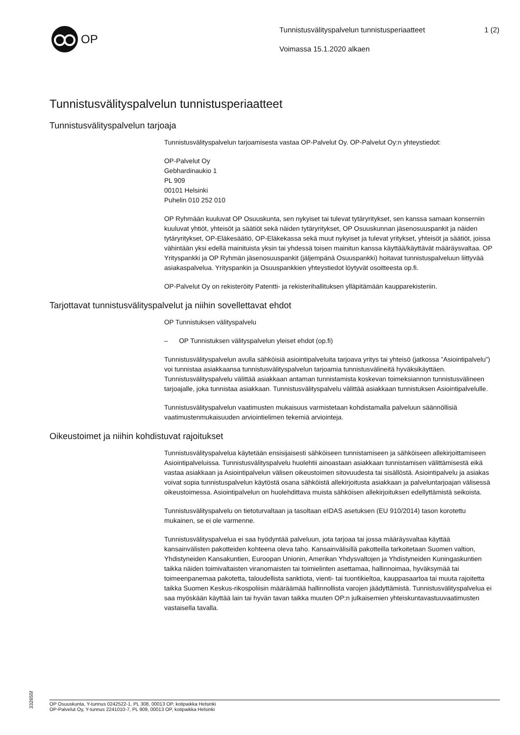OP
Tunnistusvälityspalvelun tunnistusperiaatteet
Voimassa 15.1.2020 alkaen
1 (2)
Tunnistusvälityspalvelun tunnistusperiaatteet
Tunnistusvälityspalvelun tarjoaja
Tunnistusvälityspalvelun tarjoamisesta vastaa OP-Palvelut Oy. OP-Palvelut Oy:n yhteystiedot:
OP-Palvelut Oy
Gebhardinaukio 1
PL 909
00101 Helsinki
Puhelin 010 252 010
OP Ryhmään kuuluvat OP Osuuskunta, sen nykyiset tai tulevat tytäryritykset, sen kanssa samaan konserniin kuuluvat yhtiöt, yhteisöt ja säätiöt sekä näiden tytäryritykset, OP Osuuskunnan jäsenosuuspankit ja näiden tytäryritykset, OP-Eläkesäätiö, OP-Eläkekassa sekä muut nykyiset ja tulevat yritykset, yhteisöt ja säätiöt, joissa vähintään yksi edellä mainituista yksin tai yhdessä toisen mainitun kanssa käyttää/käyttävät määräysvaltaa. OP Yrityspankki ja OP Ryhmän jäsenosuuspankit (jäljempänä Osuuspankki) hoitavat tunnistuspalveluun liittyvää asiakaspalvelua. Yrityspankin ja Osuuspankkien yhteystiedot löytyvät osoitteesta op.fi.
OP-Palvelut Oy on rekisteröity Patentti- ja rekisterihallituksen ylläpitämään kaupparekisteriin.
Tarjottavat tunnistusvälityspalvelut ja niihin sovellettavat ehdot
OP Tunnistuksen välityspalvelu
– OP Tunnistuksen välityspalvelun yleiset ehdot (op.fi)
Tunnistusvälityspalvelun avulla sähköisiä asiointipalveluita tarjoava yritys tai yhteisö (jatkossa ”Asiointipalvelu”) voi tunnistaa asiakkaansa tunnistusvälityspalvelun tarjoamia tunnistusvälineitä hyväksikäyttäen. Tunnistusvälityspalvelu välittää asiakkaan antaman tunnistamista koskevan toimeksiannon tunnistusvälineen tarjoajalle, joka tunnistaa asiakkaan. Tunnistusvälityspalvelu välittää asiakkaan tunnistuksen Asiointipalvelulle.
Tunnistusvälityspalvelun vaatimusten mukaisuus varmistetaan kohdistamalla palveluun säännöllisiä vaatimustenmukaisuuden arviointielimen tekemiä arviointeja.
Oikeustoimet ja niihin kohdistuvat rajoitukset
Tunnistusvälityspalvelua käytetään ensisijaisesti sähköiseen tunnistamiseen ja sähköiseen allekirjoittamiseen Asiointipalveluissa. Tunnistusvälityspalvelu huolehtii ainoastaan asiakkaan tunnistamisen välittämisestä eikä vastaa asiakkaan ja Asiointipalvelun välisen oikeustoimen sitovuudesta tai sisällöstä. Asiointipalvelu ja asiakas voivat sopia tunnistuspalvelun käytöstä osana sähköistä allekirjoitusta asiakkaan ja palveluntarjoajan välisessä oikeustoimessa. Asiointipalvelun on huolehdittava muista sähköisen allekirjoituksen edellyttämistä seikoista.
Tunnistusvälityspalvelu on tietoturvaltaan ja tasoltaan eIDAS asetuksen (EU 910/2014) tason korotettu mukainen, se ei ole varmenne.
Tunnistusvälityspalvelua ei saa hyödyntää palveluun, jota tarjoaa tai jossa määräysvaltaa käyttää kansainvälisten pakotteiden kohteena oleva taho. Kansainvälisillä pakotteilla tarkoitetaan Suomen valtion, Yhdistyneiden Kansakuntien, Euroopan Unionin, Amerikan Yhdysvaltojen ja Yhdistyneiden Kuningaskuntien taikka näiden toimivaltaisten viranomaisten tai toimielinten asettamaa, hallinnoimaa, hyväksymää tai toimeenpanemaa pakotetta, taloudellista sanktiota, vienti- tai tuontikieltoa, kauppasaartoa tai muuta rajoitetta taikka Suomen Keskus-rikospoliisin määräämää hallinnollista varojen jäädyttämistä. Tunnistusvälityspalvelua ei saa myöskään käyttää lain tai hyvän tavan taikka muuten OP:n julkaisemien yhteiskuntavastuuvaatimusten vastaisella tavalla.
332655f
OP Osuuskunta, Y-tunnus 0242522-1, PL 308, 00013 OP, kotipaikka Helsinki
OP-Palvelut Oy, Y-tunnus 2241010-7, PL 909, 00013 OP, kotipaikka Helsinki